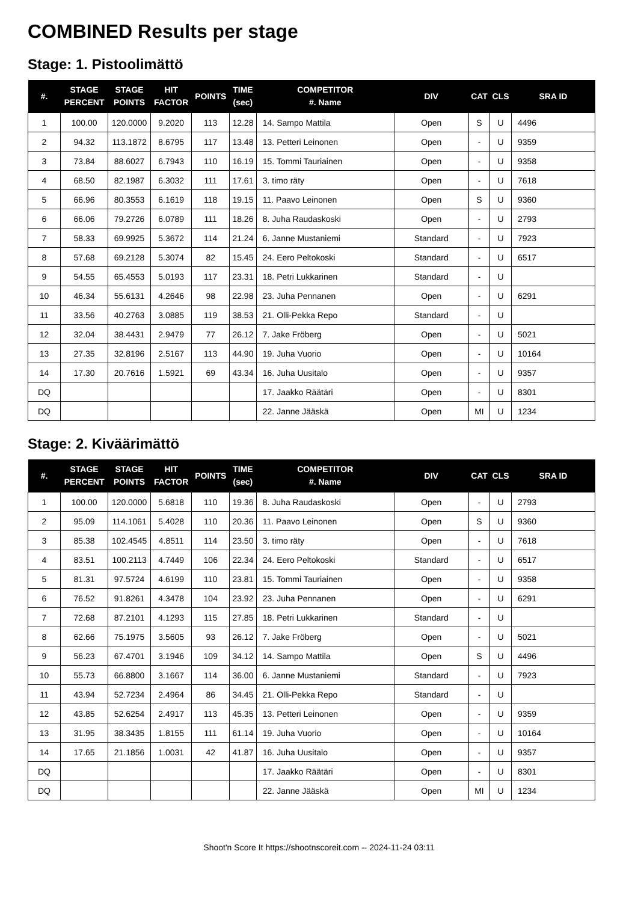COMBINED Results per stage
Stage: 1. Pistoolimättö
| #. | STAGE PERCENT | STAGE POINTS | HIT FACTOR | POINTS | TIME (sec) | COMPETITOR #. Name | DIV | CAT | CLS | SRA ID |
| --- | --- | --- | --- | --- | --- | --- | --- | --- | --- | --- |
| 1 | 100.00 | 120.0000 | 9.2020 | 113 | 12.28 | 14. Sampo Mattila | Open | S | U | 4496 |
| 2 | 94.32 | 113.1872 | 8.6795 | 117 | 13.48 | 13. Petteri Leinonen | Open | - | U | 9359 |
| 3 | 73.84 | 88.6027 | 6.7943 | 110 | 16.19 | 15. Tommi Tauriainen | Open | - | U | 9358 |
| 4 | 68.50 | 82.1987 | 6.3032 | 111 | 17.61 | 3. timo räty | Open | - | U | 7618 |
| 5 | 66.96 | 80.3553 | 6.1619 | 118 | 19.15 | 11. Paavo Leinonen | Open | S | U | 9360 |
| 6 | 66.06 | 79.2726 | 6.0789 | 111 | 18.26 | 8. Juha Raudaskoski | Open | - | U | 2793 |
| 7 | 58.33 | 69.9925 | 5.3672 | 114 | 21.24 | 6. Janne Mustaniemi | Standard | - | U | 7923 |
| 8 | 57.68 | 69.2128 | 5.3074 | 82 | 15.45 | 24. Eero Peltokoski | Standard | - | U | 6517 |
| 9 | 54.55 | 65.4553 | 5.0193 | 117 | 23.31 | 18. Petri Lukkarinen | Standard | - | U | |
| 10 | 46.34 | 55.6131 | 4.2646 | 98 | 22.98 | 23. Juha Pennanen | Open | - | U | 6291 |
| 11 | 33.56 | 40.2763 | 3.0885 | 119 | 38.53 | 21. Olli-Pekka Repo | Standard | - | U | |
| 12 | 32.04 | 38.4431 | 2.9479 | 77 | 26.12 | 7. Jake Fröberg | Open | - | U | 5021 |
| 13 | 27.35 | 32.8196 | 2.5167 | 113 | 44.90 | 19. Juha Vuorio | Open | - | U | 10164 |
| 14 | 17.30 | 20.7616 | 1.5921 | 69 | 43.34 | 16. Juha Uusitalo | Open | - | U | 9357 |
| DQ | | | | | | 17. Jaakko Räätäri | Open | - | U | 8301 |
| DQ | | | | | | 22. Janne Jääskä | Open | MI | U | 1234 |
Stage: 2. Kiväärimättö
| #. | STAGE PERCENT | STAGE POINTS | HIT FACTOR | POINTS | TIME (sec) | COMPETITOR #. Name | DIV | CAT | CLS | SRA ID |
| --- | --- | --- | --- | --- | --- | --- | --- | --- | --- | --- |
| 1 | 100.00 | 120.0000 | 5.6818 | 110 | 19.36 | 8. Juha Raudaskoski | Open | - | U | 2793 |
| 2 | 95.09 | 114.1061 | 5.4028 | 110 | 20.36 | 11. Paavo Leinonen | Open | S | U | 9360 |
| 3 | 85.38 | 102.4545 | 4.8511 | 114 | 23.50 | 3. timo räty | Open | - | U | 7618 |
| 4 | 83.51 | 100.2113 | 4.7449 | 106 | 22.34 | 24. Eero Peltokoski | Standard | - | U | 6517 |
| 5 | 81.31 | 97.5724 | 4.6199 | 110 | 23.81 | 15. Tommi Tauriainen | Open | - | U | 9358 |
| 6 | 76.52 | 91.8261 | 4.3478 | 104 | 23.92 | 23. Juha Pennanen | Open | - | U | 6291 |
| 7 | 72.68 | 87.2101 | 4.1293 | 115 | 27.85 | 18. Petri Lukkarinen | Standard | - | U | |
| 8 | 62.66 | 75.1975 | 3.5605 | 93 | 26.12 | 7. Jake Fröberg | Open | - | U | 5021 |
| 9 | 56.23 | 67.4701 | 3.1946 | 109 | 34.12 | 14. Sampo Mattila | Open | S | U | 4496 |
| 10 | 55.73 | 66.8800 | 3.1667 | 114 | 36.00 | 6. Janne Mustaniemi | Standard | - | U | 7923 |
| 11 | 43.94 | 52.7234 | 2.4964 | 86 | 34.45 | 21. Olli-Pekka Repo | Standard | - | U | |
| 12 | 43.85 | 52.6254 | 2.4917 | 113 | 45.35 | 13. Petteri Leinonen | Open | - | U | 9359 |
| 13 | 31.95 | 38.3435 | 1.8155 | 111 | 61.14 | 19. Juha Vuorio | Open | - | U | 10164 |
| 14 | 17.65 | 21.1856 | 1.0031 | 42 | 41.87 | 16. Juha Uusitalo | Open | - | U | 9357 |
| DQ | | | | | | 17. Jaakko Räätäri | Open | - | U | 8301 |
| DQ | | | | | | 22. Janne Jääskä | Open | MI | U | 1234 |
Shoot'n Score It https://shootnscoreit.com -- 2024-11-24 03:11